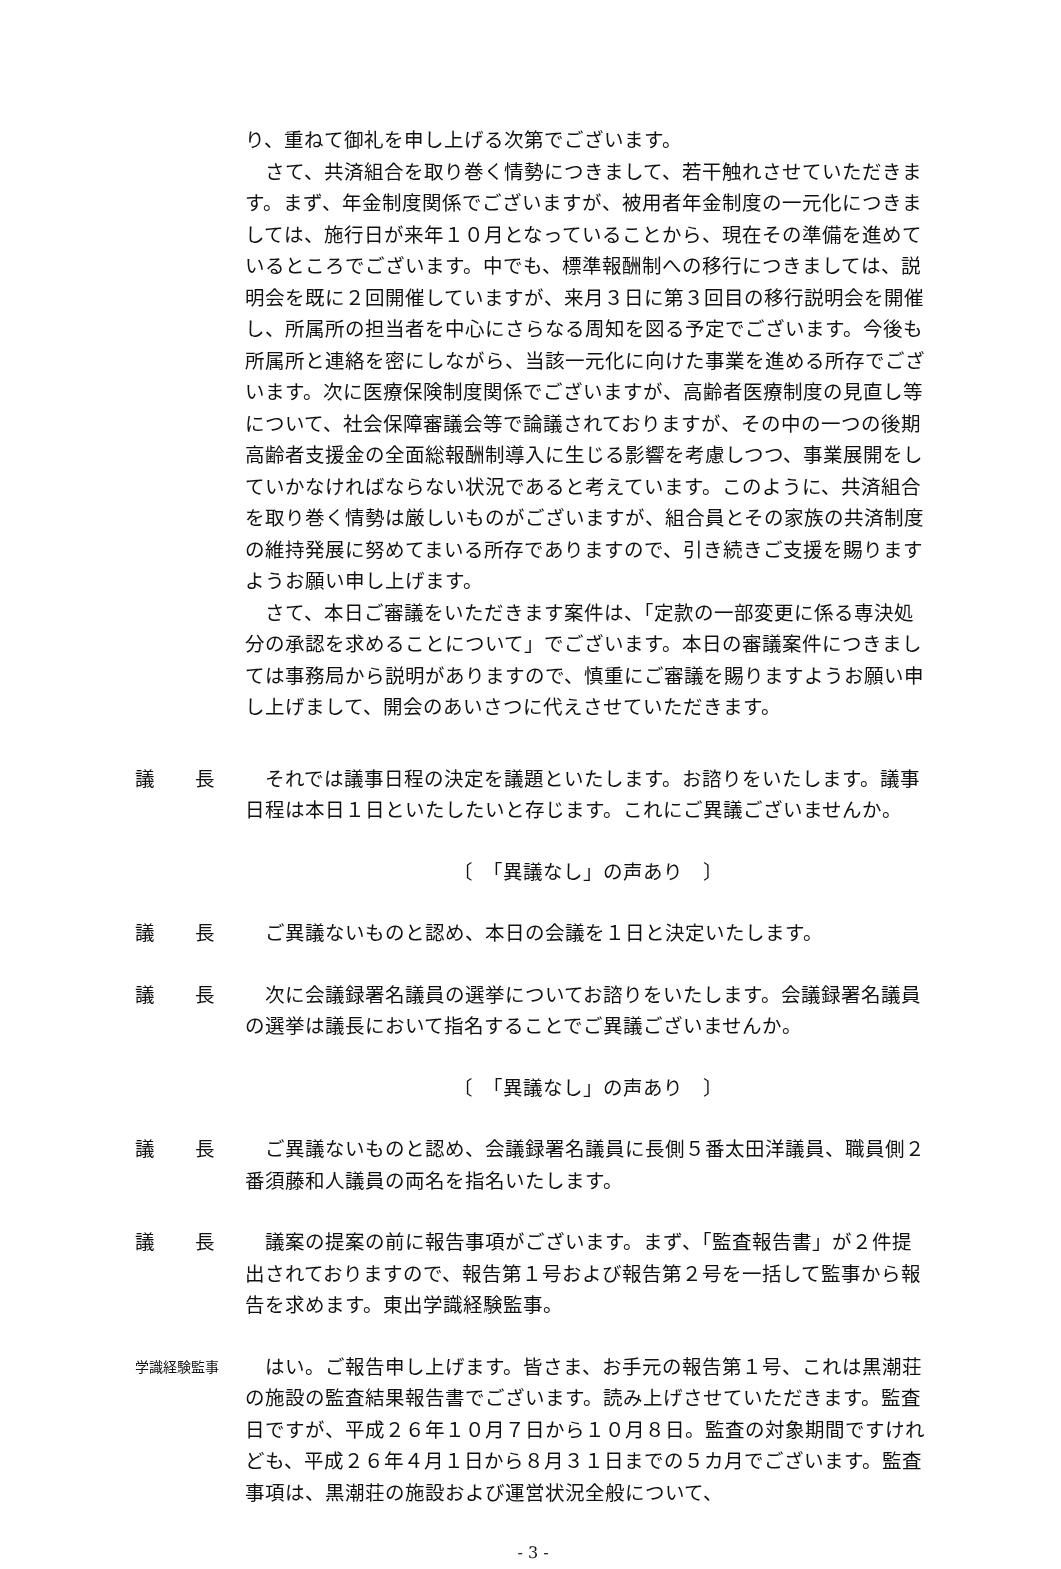り、重ねて御礼を申し上げる次第でございます。
さて、共済組合を取り巻く情勢につきまして、若干触れさせていただきます。まず、年金制度関係でございますが、被用者年金制度の一元化につきましては、施行日が来年１０月となっていることから、現在その準備を進めているところでございます。中でも、標準報酬制への移行につきましては、説明会を既に２回開催していますが、来月３日に第３回目の移行説明会を開催し、所属所の担当者を中心にさらなる周知を図る予定でございます。今後も所属所と連絡を密にしながら、当該一元化に向けた事業を進める所存でございます。次に医療保険制度関係でございますが、高齢者医療制度の見直し等について、社会保障審議会等で論議されておりますが、その中の一つの後期高齢者支援金の全面総報酬制導入に生じる影響を考慮しつつ、事業展開をしていかなければならない状況であると考えています。このように、共済組合を取り巻く情勢は厳しいものがございますが、組合員とその家族の共済制度の維持発展に努めてまいる所存でありますので、引き続きご支援を賜りますようお願い申し上げます。
さて、本日ご審議をいただきます案件は、「定款の一部変更に係る専決処分の承認を求めることについて」でございます。本日の審議案件につきましては事務局から説明がありますので、慎重にご審議を賜りますようお願い申し上げまして、開会のあいさつに代えさせていただきます。
議　　長 それでは議事日程の決定を議題といたします。お諮りをいたします。議事日程は本日１日といたしたいと存じます。これにご異議ございませんか。
〔　「異議なし」の声あり　〕
議　　長 ご異議ないものと認め、本日の会議を１日と決定いたします。
議　　長 次に会議録署名議員の選挙についてお諮りをいたします。会議録署名議員の選挙は議長において指名することでご異議ございませんか。
〔　「異議なし」の声あり　〕
議　　長 ご異議ないものと認め、会議録署名議員に長側５番太田洋議員、職員側２番須藤和人議員の両名を指名いたします。
議　　長 議案の提案の前に報告事項がございます。まず、「監査報告書」が２件提出されておりますので、報告第１号および報告第２号を一括して監事から報告を求めます。東出学識経験監事。
学識経験監事
はい。ご報告申し上げます。皆さま、お手元の報告第１号、これは黒潮荘の施設の監査結果報告書でございます。読み上げさせていただきます。監査日ですが、平成２６年１０月７日から１０月８日。監査の対象期間ですけれども、平成２６年４月１日から８月３１日までの５カ月でございます。監査事項は、黒潮荘の施設および運営状況全般について、
- 3 -